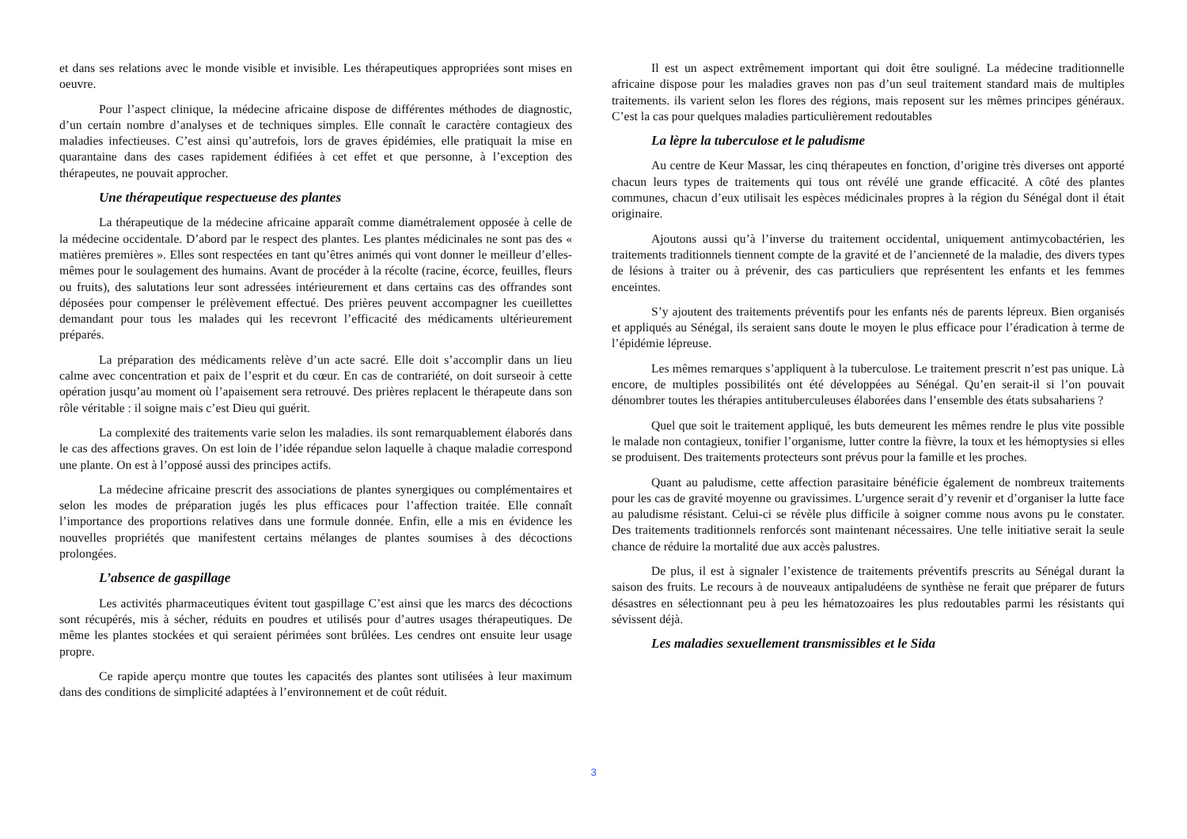et dans ses relations avec le monde visible et invisible. Les thérapeutiques appropriées sont mises en oeuvre.
Pour l’aspect clinique, la médecine africaine dispose de différentes méthodes de diagnostic, d’un certain nombre d’analyses et de techniques simples. Elle connaît le caractère contagieux des maladies infectieuses. C’est ainsi qu’autrefois, lors de graves épidémies, elle pratiquait la mise en quarantaine dans des cases rapidement édifiées à cet effet et que personne, à l’exception des thérapeutes, ne pouvait approcher.
Une thérapeutique respectueuse des plantes
La thérapeutique de la médecine africaine apparaît comme diamétralement opposée à celle de la médecine occidentale. D’abord par le respect des plantes. Les plantes médicinales ne sont pas des « matières premières ». Elles sont respectées en tant qu’êtres animés qui vont donner le meilleur d’elles-mêmes pour le soulagement des humains. Avant de procéder à la récolte (racine, écorce, feuilles, fleurs ou fruits), des salutations leur sont adressées intérieurement et dans certains cas des offrandes sont déposées pour compenser le prélèvement effectué. Des prières peuvent accompagner les cueillettes demandant pour tous les malades qui les recevront l’efficacité des médicaments ultérieurement préparés.
La préparation des médicaments relève d’un acte sacré. Elle doit s’accomplir dans un lieu calme avec concentration et paix de l’esprit et du cœur. En cas de contrariété, on doit surseoir à cette opération jusqu’au moment où l’apaisement sera retrouvé. Des prières replacent le thérapeute dans son rôle véritable : il soigne mais c’est Dieu qui guérit.
La complexité des traitements varie selon les maladies. ils sont remarquablement élaborés dans le cas des affections graves. On est loin de l’idée répandue selon laquelle à chaque maladie correspond une plante. On est à l’opposé aussi des principes actifs.
La médecine africaine prescrit des associations de plantes synergiques ou complémentaires et selon les modes de préparation jugés les plus efficaces pour l’affection traitée. Elle connaît l’importance des proportions relatives dans une formule donnée. Enfin, elle a mis en évidence les nouvelles propriétés que manifestent certains mélanges de plantes soumises à des décoctions prolongées.
L’absence de gaspillage
Les activités pharmaceutiques évitent tout gaspillage C’est ainsi que les marcs des décoctions sont récupérés, mis à sécher, réduits en poudres et utilisés pour d’autres usages thérapeutiques. De même les plantes stockées et qui seraient périmées sont brûlées. Les cendres ont ensuite leur usage propre.
Ce rapide aperçu montre que toutes les capacités des plantes sont utilisées à leur maximum dans des conditions de simplicité adaptées à l’environnement et de coût réduit.
Il est un aspect extrêmement important qui doit être souligné. La médecine traditionnelle africaine dispose pour les maladies graves non pas d’un seul traitement standard mais de multiples traitements. ils varient selon les flores des régions, mais reposent sur les mêmes principes généraux. C’est la cas pour quelques maladies particulièrement redoutables
La lèpre la tuberculose et le paludisme
Au centre de Keur Massar, les cinq thérapeutes en fonction, d’origine très diverses ont apporté chacun leurs types de traitements qui tous ont révélé une grande efficacité. A côté des plantes communes, chacun d’eux utilisait les espèces médicinales propres à la région du Sénégal dont il était originaire.
Ajoutons aussi qu’à l’inverse du traitement occidental, uniquement antimycobactérien, les traitements traditionnels tiennent compte de la gravité et de l’ancienneté de la maladie, des divers types de lésions à traiter ou à prévenir, des cas particuliers que représentent les enfants et les femmes enceintes.
S’y ajoutent des traitements préventifs pour les enfants nés de parents lépreux. Bien organisés et appliqués au Sénégal, ils seraient sans doute le moyen le plus efficace pour l’éradication à terme de l’épidémie lépreuse.
Les mêmes remarques s’appliquent à la tuberculose. Le traitement prescrit n’est pas unique. Là encore, de multiples possibilités ont été développées au Sénégal. Qu’en serait-il si l’on pouvait dénombrer toutes les thérapies antituberculeuses élaborées dans l’ensemble des états subsahariens ?
Quel que soit le traitement appliqué, les buts demeurent les mêmes rendre le plus vite possible le malade non contagieux, tonifier l’organisme, lutter contre la fièvre, la toux et les hémoptysies si elles se produisent. Des traitements protecteurs sont prévus pour la famille et les proches.
Quant au paludisme, cette affection parasitaire bénéficie également de nombreux traitements pour les cas de gravité moyenne ou gravissimes. L’urgence serait d’y revenir et d’organiser la lutte face au paludisme résistant. Celui-ci se révèle plus difficile à soigner comme nous avons pu le constater. Des traitements traditionnels renforcés sont maintenant nécessaires. Une telle initiative serait la seule chance de réduire la mortalité due aux accès palustres.
De plus, il est à signaler l’existence de traitements préventifs prescrits au Sénégal durant la saison des fruits. Le recours à de nouveaux antipaludéens de synthèse ne ferait que préparer de futurs désastres en sélectionnant peu à peu les hématozoaires les plus redoutables parmi les résistants qui sévissent déjà.
Les maladies sexuellement transmissibles et le Sida
3